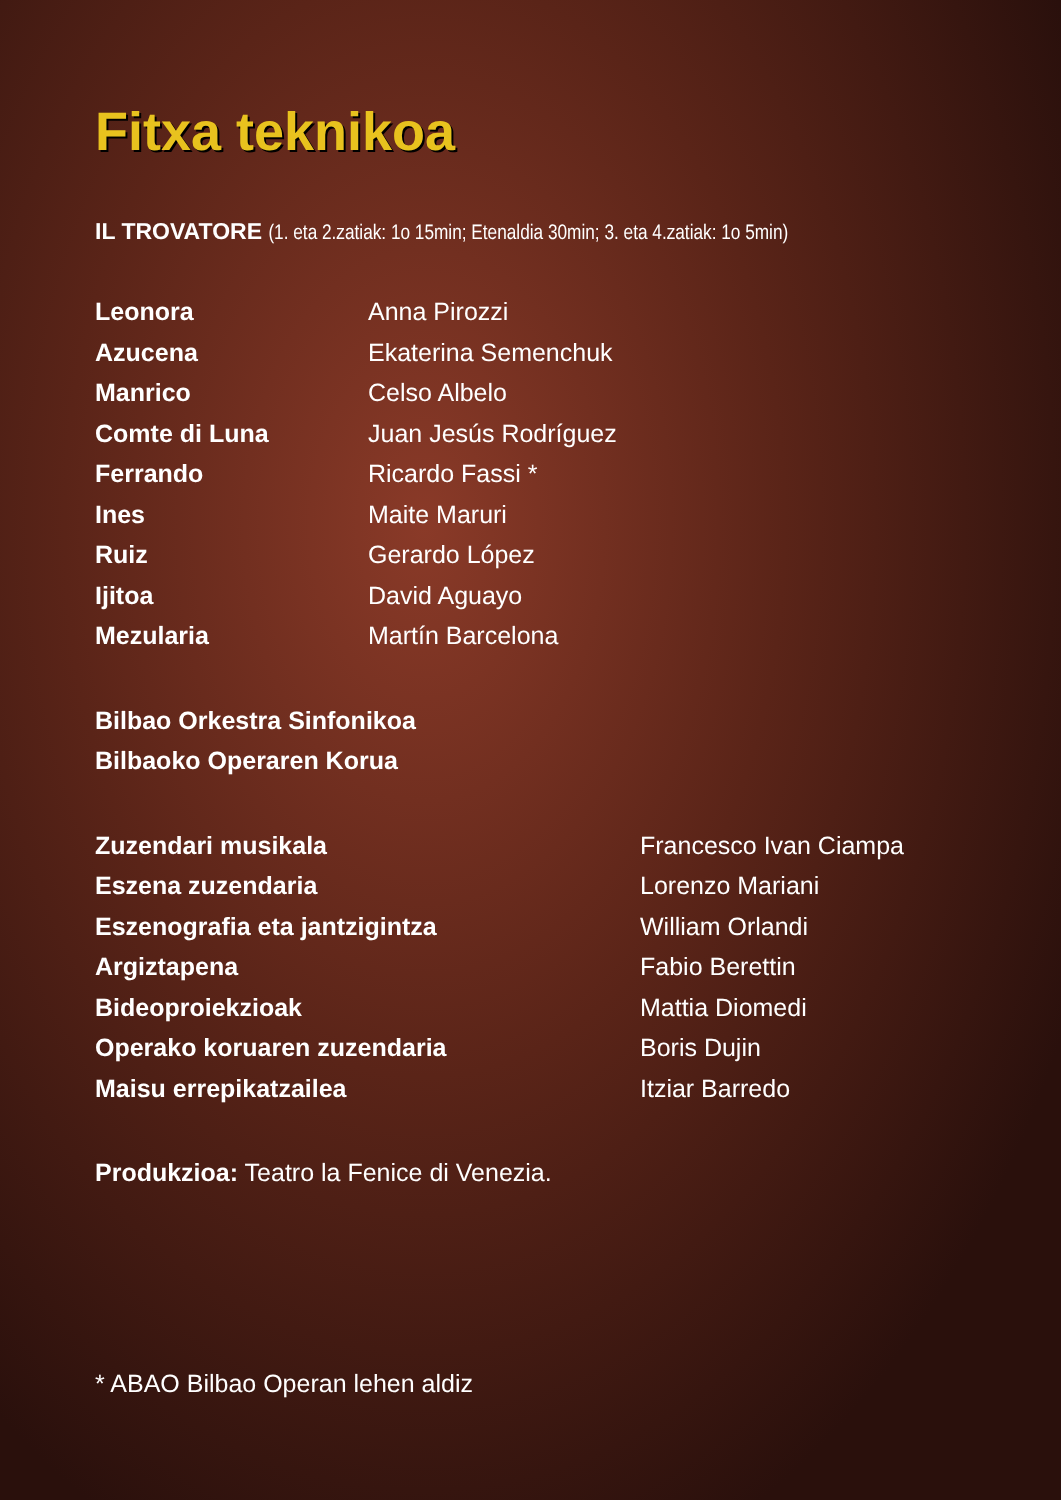Fitxa teknikoa
IL TROVATORE (1. eta 2.zatiak: 1o 15min; Etenaldia 30min; 3. eta 4.zatiak: 1o 5min)
Leonora Anna Pirozzi
Azucena Ekaterina Semenchuk
Manrico Celso Albelo
Comte di Luna Juan Jesús Rodríguez
Ferrando Ricardo Fassi *
Ines Maite Maruri
Ruiz Gerardo López
Ijitoa David Aguayo
Mezularia Martín Barcelona
Bilbao Orkestra Sinfonikoa
Bilbaoko Operaren Korua
Zuzendari musikala Francesco Ivan Ciampa
Eszena zuzendaria Lorenzo Mariani
Eszenografia eta jantzigintza William Orlandi
Argiztapena Fabio Berettin
Bideoproiekzioak Mattia Diomedi
Operako koruaren zuzendaria Boris Dujin
Maisu errepikatzailea Itziar Barredo
Produkzioa: Teatro la Fenice di Venezia.
* ABAO Bilbao Operan lehen aldiz